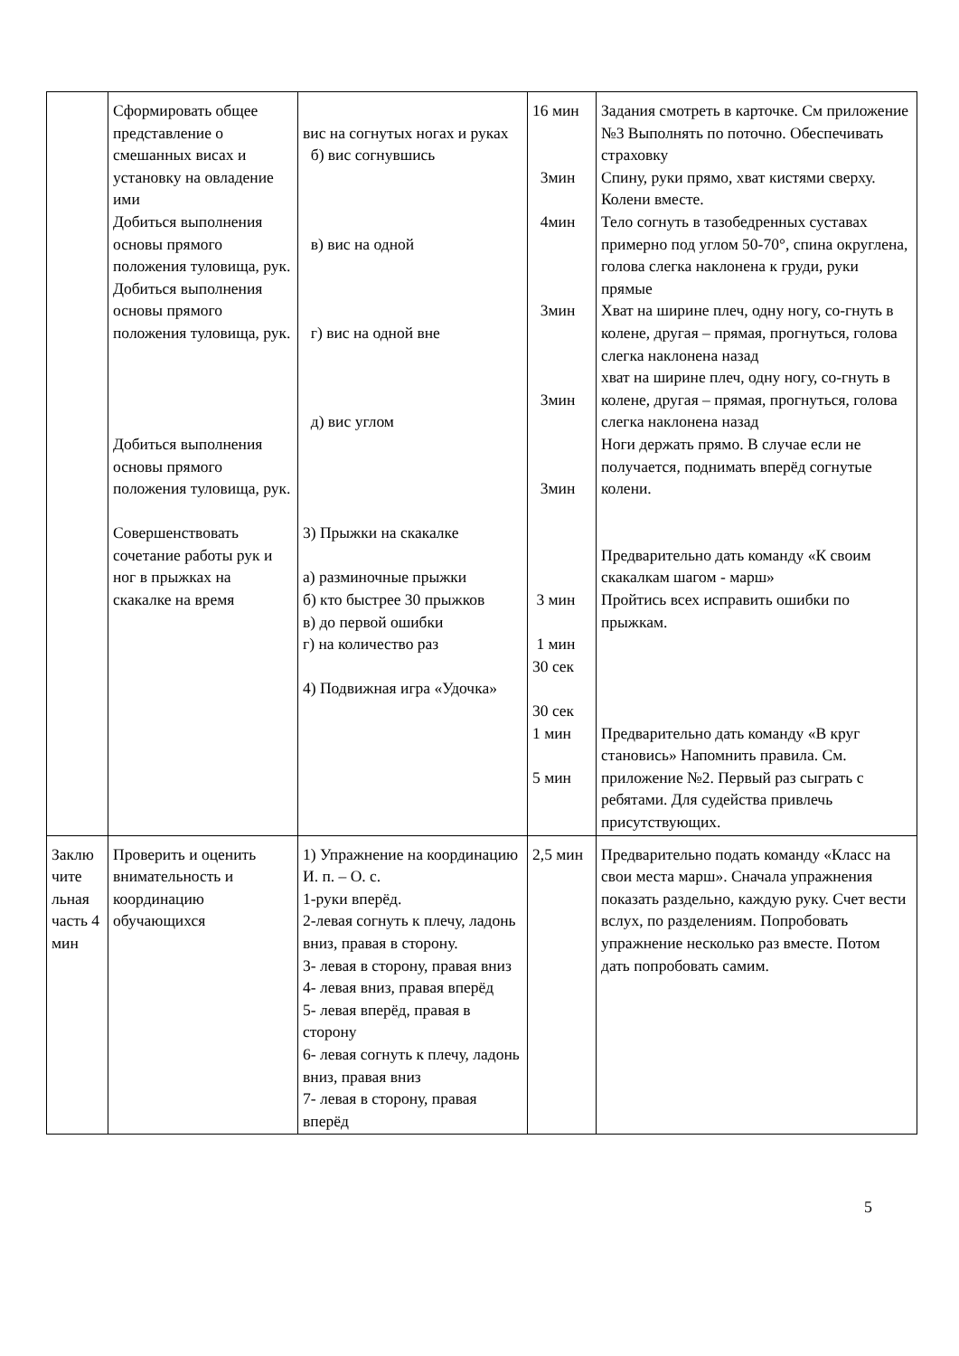| | Сформировать общее представление о смешанных висах и установку на овладение ими Добиться выполнения основы прямого положения туловища, рук. Добиться выполнения основы прямого положения туловища, рук. Добиться выполнения основы прямого положения туловища, рук. Совершенствовать сочетание работы рук и ног в прыжках на скакалке на время | вис на согнутых ногах и руках б) вис согнувшись в) вис на одной г) вис на одной вне д) вис углом 3) Прыжки на скакалке а) разминочные прыжки б) кто быстрее 30 прыжков в) до первой ошибки г) на количество раз 4) Подвижная игра «Удочка» | 16 мин 3мин 4мин 3мин 3мин 3мин 3 мин 1 мин 30 сек 30 сек 1 мин 5 мин | Задания смотреть в карточке. См приложение №3 Выполнять по поточно. Обеспечивать страховку Спину, руки прямо, хват кистями сверху. Колени вместе. Тело согнуть в тазобедренных суставах примерно под углом 50-70°, спина округлена, голова слегка наклонена к груди, руки прямые Хват на ширине плеч, одну ногу, со-гнуть в колене, другая – прямая, прогнуться, голова слегка наклонена назад хват на ширине плеч, одну ногу, со-гнуть в колене, другая – прямая, прогнуться, голова слегка наклонена назад Ноги держать прямо. В случае если не получается, поднимать вперёд согнутые колени. Предварительно дать команду «К своим скакалкам шагом - марш» Пройтись всех исправить ошибки по прыжкам. Предварительно дать команду «В круг становись» Напомнить правила. См. приложение №2. Первый раз сыграть с ребятами. Для судейства привлечь присутствующих. |
| Заклю чите льная часть 4 мин | Проверить и оценить внимательность и координацию обучающихся | 1) Упражнение на координацию И. п. – О. с. 1-руки вперёд. 2-левая согнуть к плечу, ладонь вниз, правая в сторону. 3- левая в сторону, правая вниз 4- левая вниз, правая вперёд 5- левая вперёд, правая в сторону 6- левая согнуть к плечу, ладонь вниз, правая вниз 7- левая в сторону, правая вперёд | 2,5 мин | Предварительно подать команду «Класс на свои места марш». Сначала упражнения показать раздельно, каждую руку. Счет вести вслух, по разделениям. Попробовать упражнение несколько раз вместе. Потом дать попробовать самим. |
5